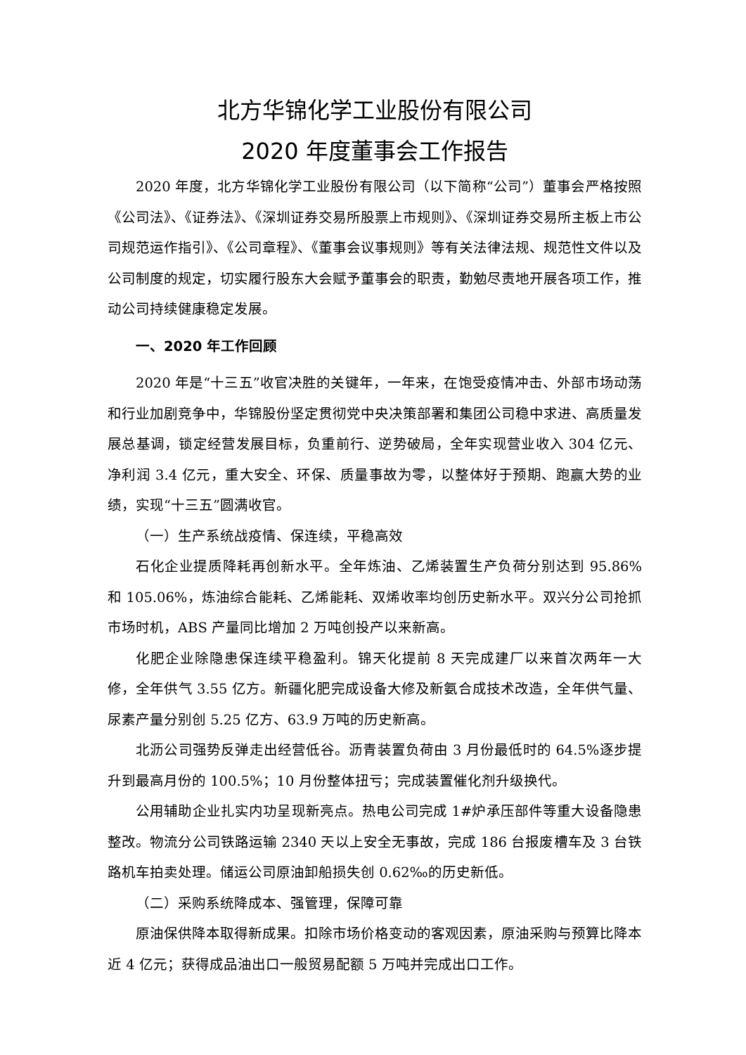北方华锦化学工业股份有限公司
2020 年度董事会工作报告
2020 年度，北方华锦化学工业股份有限公司（以下简称“公司”）董事会严格按照《公司法》、《证券法》、《深圳证券交易所股票上市规则》、《深圳证券交易所主板上市公司规范运作指引》、《公司章程》、《董事会议事规则》等有关法律法规、规范性文件以及公司制度的规定，切实履行股东大会赋予董事会的职责，勤勉尽责地开展各项工作，推动公司持续健康稳定发展。
一、2020 年工作回顾
2020 年是“十三五”收官决胜的关键年，一年来，在饱受疫情冲击、外部市场动荡和行业加剧竞争中，华锦股份坚定贯彻党中央决策部署和集团公司稳中求进、高质量发展总基调，锁定经营发展目标，负重前行、逆势破局，全年实现营业收入 304 亿元、净利润 3.4 亿元，重大安全、环保、质量事故为零，以整体好于预期、跑赢大势的业绩，实现“十三五”圆满收官。
（一）生产系统战疫情、保连续，平稳高效
石化企业提质降耗再创新水平。全年炼油、乙烯装置生产负荷分别达到 95.86%和 105.06%，炼油综合能耗、乙烯能耗、双烯收率均创历史新水平。双兴分公司抢抓市场时机，ABS 产量同比增加 2 万吨创投产以来新高。
化肥企业除隐患保连续平稳盈利。锦天化提前 8 天完成建厂以来首次两年一大修，全年供气 3.55 亿方。新疆化肥完成设备大修及新氨合成技术改造，全年供气量、尿素产量分别创 5.25 亿方、63.9 万吨的历史新高。
北沥公司强势反弹走出经营低谷。沥青装置负荷由 3 月份最低时的 64.5%逐步提升到最高月份的 100.5%；10 月份整体扭亏；完成装置催化剂升级换代。
公用辅助企业扎实内功呈现新亮点。热电公司完成 1#炉承压部件等重大设备隐患整改。物流分公司铁路运输 2340 天以上安全无事故，完成 186 台报废槽车及 3 台铁路机车拍卖处理。储运公司原油卸船损失创 0.62‰的历史新低。
（二）采购系统降成本、强管理，保障可靠
原油保供降本取得新成果。扣除市场价格变动的客观因素，原油采购与预算比降本近 4 亿元；获得成品油出口一般贸易配额 5 万吨并完成出口工作。